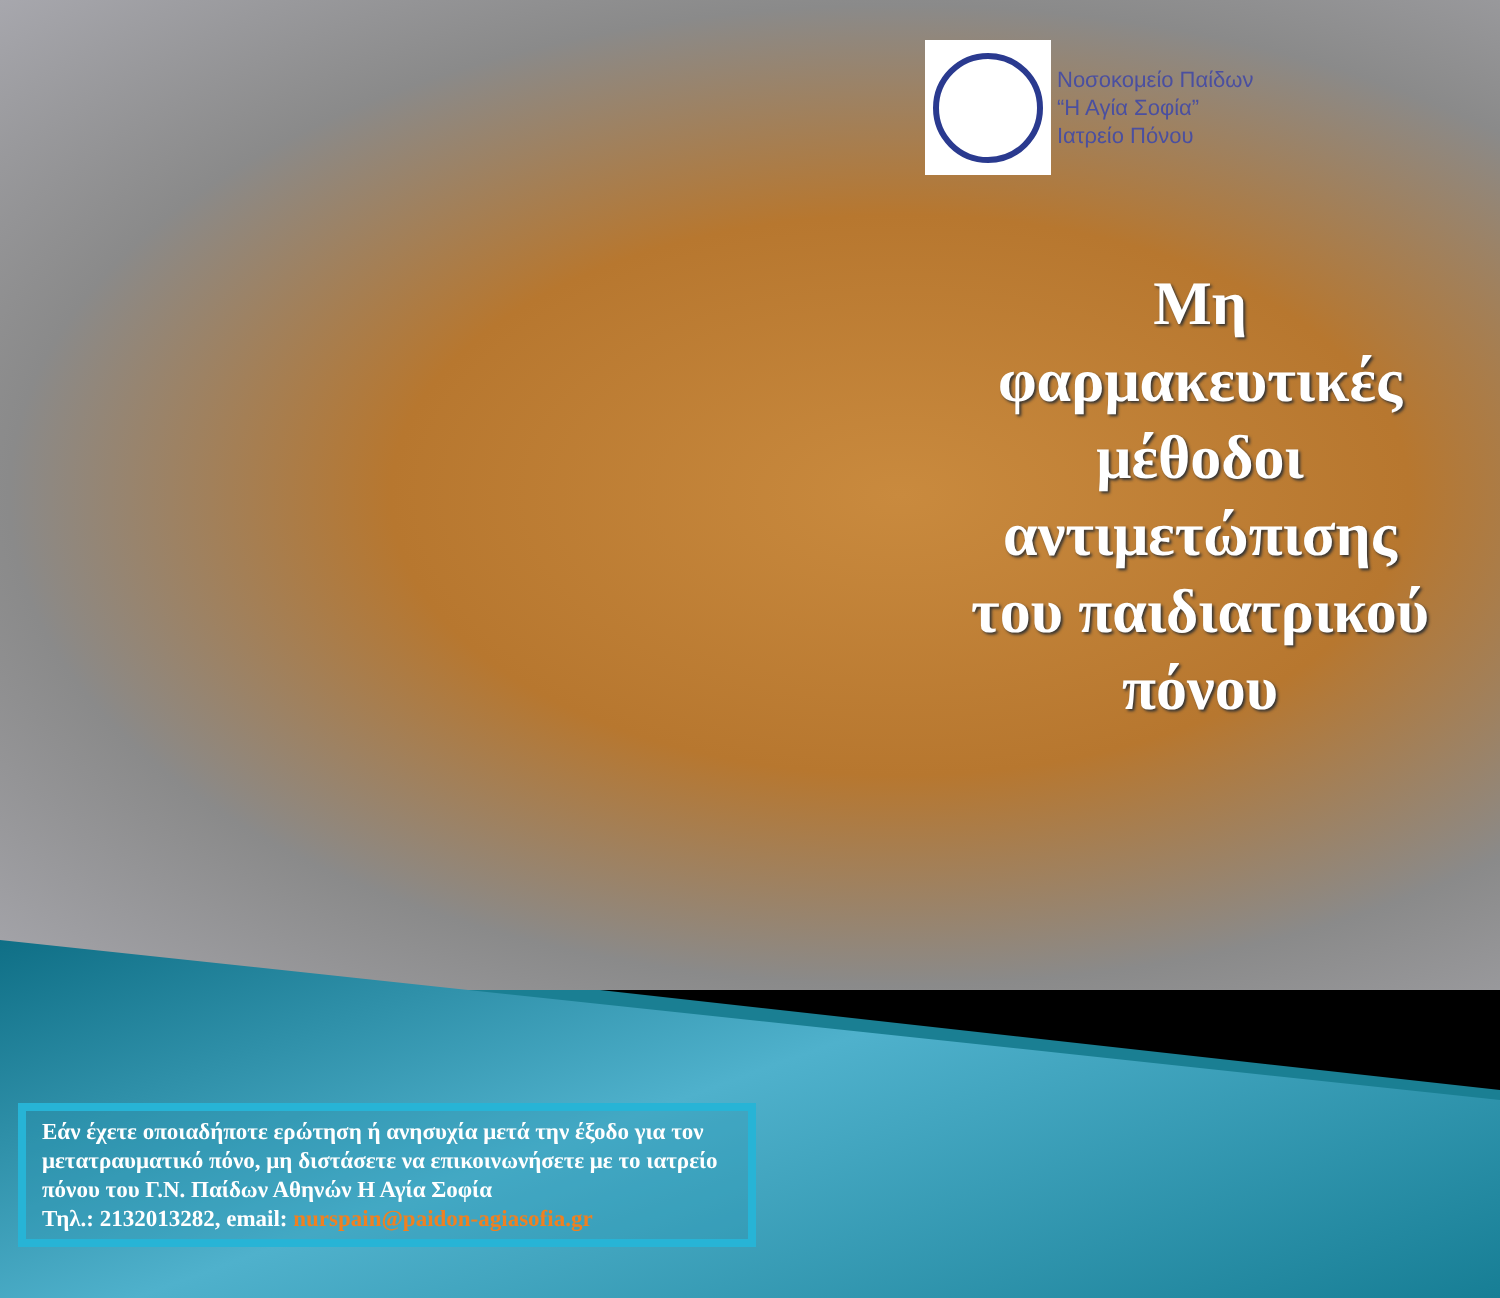Νοσοκομείο Παίδων
“Η Αγία Σοφία”
Ιατρείο Πόνου
Μη φαρμακευτικές μέθοδοι αντιμετώπισης του παιδιατρικού πόνου
Εάν έχετε οποιαδήποτε ερώτηση ή ανησυχία μετά την έξοδο για τον μετατραυματικό πόνο, μη διστάσετε να επικοινωνήσετε με το ιατρείο πόνου του Γ.Ν. Παίδων Αθηνών Η Αγία Σοφία
Τηλ.: 2132013282, email: nurspain@paidon-agiasofia.gr